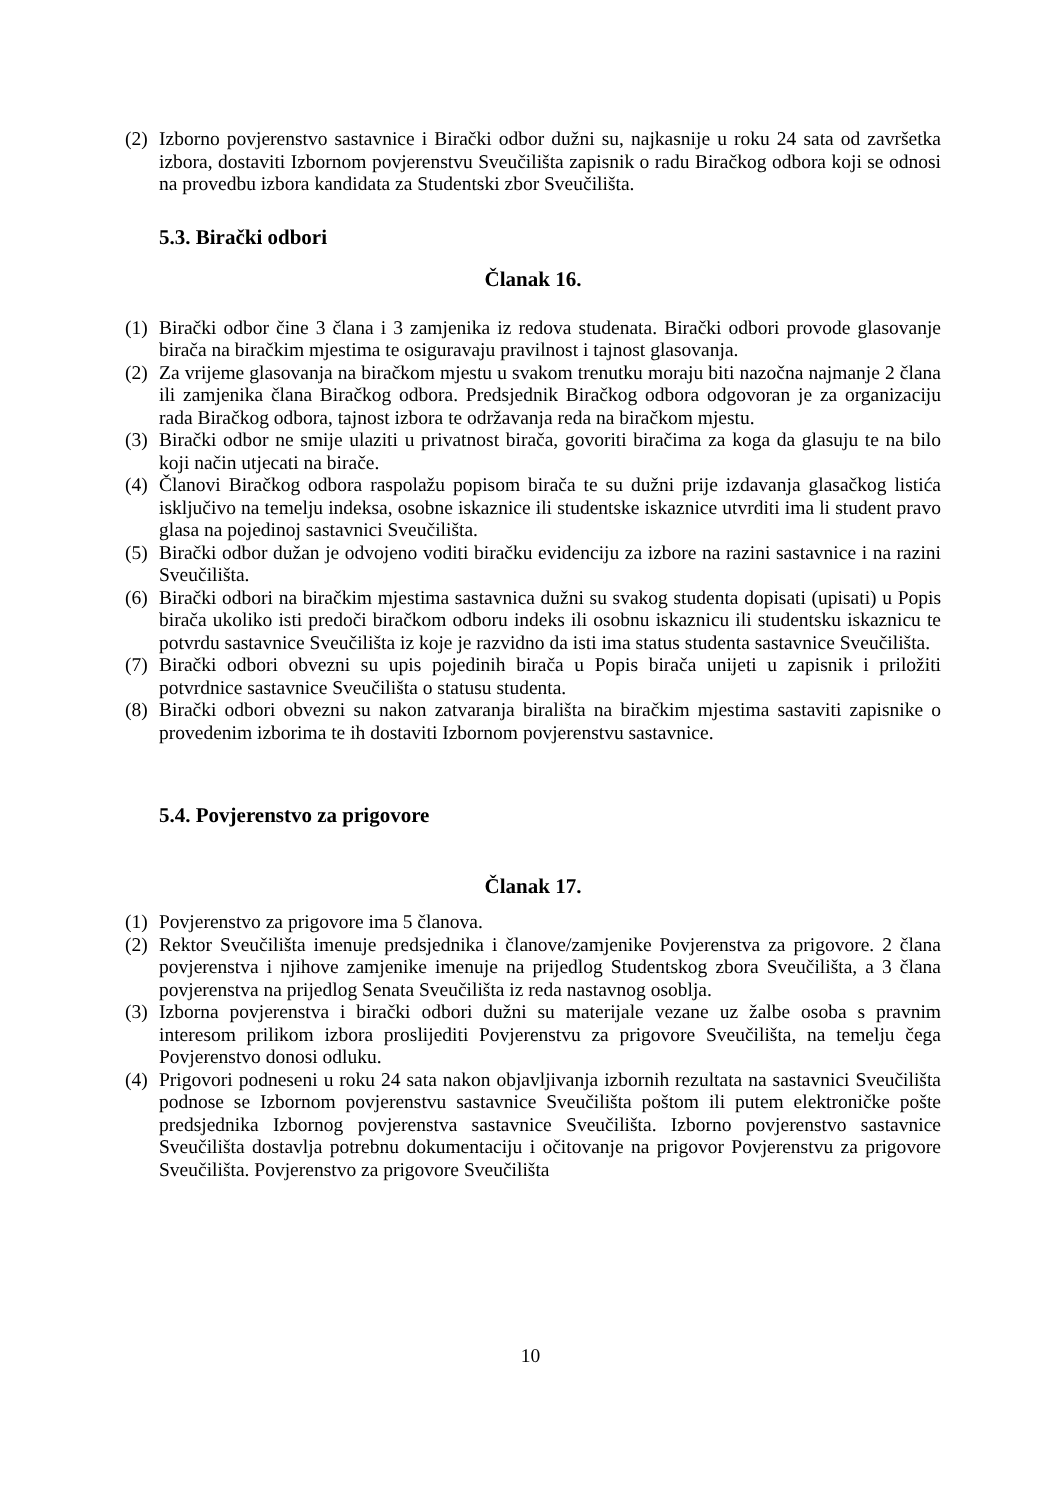(2) Izborno povjerenstvo sastavnice i Birački odbor dužni su, najkasnije u roku 24 sata od završetka izbora, dostaviti Izbornom povjerenstvu Sveučilišta zapisnik o radu Biračkog odbora koji se odnosi na provedbu izbora kandidata za Studentski zbor Sveučilišta.
5.3. Birački odbori
Članak 16.
(1) Birački odbor čine 3 člana i 3 zamjenika iz redova studenata. Birački odbori provode glasovanje birača na biračkim mjestima te osiguravaju pravilnost i tajnost glasovanja.
(2) Za vrijeme glasovanja na biračkom mjestu u svakom trenutku moraju biti nazočna najmanje 2 člana ili zamjenika člana Biračkog odbora. Predsjednik Biračkog odbora odgovoran je za organizaciju rada Biračkog odbora, tajnost izbora te održavanja reda na biračkom mjestu.
(3) Birački odbor ne smije ulaziti u privatnost birača, govoriti biračima za koga da glasuju te na bilo koji način utjecati na birače.
(4) Članovi Biračkog odbora raspolažu popisom birača te su dužni prije izdavanja glasačkog listića isključivo na temelju indeksa, osobne iskaznice ili studentske iskaznice utvrditi ima li student pravo glasa na pojedinoj sastavnici Sveučilišta.
(5) Birački odbor dužan je odvojeno voditi biračku evidenciju za izbore na razini sastavnice i na razini Sveučilišta.
(6) Birački odbori na biračkim mjestima sastavnica dužni su svakog studenta dopisati (upisati) u Popis birača ukoliko isti predoči biračkom odboru indeks ili osobnu iskaznicu ili studentsku iskaznicu te potvrdu sastavnice Sveučilišta iz koje je razvidno da isti ima status studenta sastavnice Sveučilišta.
(7) Birački odbori obvezni su upis pojedinih birača u Popis birača unijeti u zapisnik i priložiti potvrdnice sastavnice Sveučilišta o statusu studenta.
(8) Birački odbori obvezni su nakon zatvaranja birališta na biračkim mjestima sastaviti zapisnike o provedenim izborima te ih dostaviti Izbornom povjerenstvu sastavnice.
5.4. Povjerenstvo za prigovore
Članak 17.
(1) Povjerenstvo za prigovore ima 5 članova.
(2) Rektor Sveučilišta imenuje predsjednika i članove/zamjenike Povjerenstva za prigovore. 2 člana povjerenstva i njihove zamjenike imenuje na prijedlog Studentskog zbora Sveučilišta, a 3 člana povjerenstva na prijedlog Senata Sveučilišta iz reda nastavnog osoblja.
(3) Izborna povjerenstva i birački odbori dužni su materijale vezane uz žalbe osoba s pravnim interesom prilikom izbora proslijediti Povjerenstvu za prigovore Sveučilišta, na temelju čega Povjerenstvo donosi odluku.
(4) Prigovori podneseni u roku 24 sata nakon objavljivanja izbornih rezultata na sastavnici Sveučilišta podnose se Izbornom povjerenstvu sastavnice Sveučilišta poštom ili putem elektroničke pošte predsjednika Izbornog povjerenstva sastavnice Sveučilišta. Izborno povjerenstvo sastavnice Sveučilišta dostavlja potrebnu dokumentaciju i očitovanje na prigovor Povjerenstvu za prigovore Sveučilišta. Povjerenstvo za prigovore Sveučilišta
10